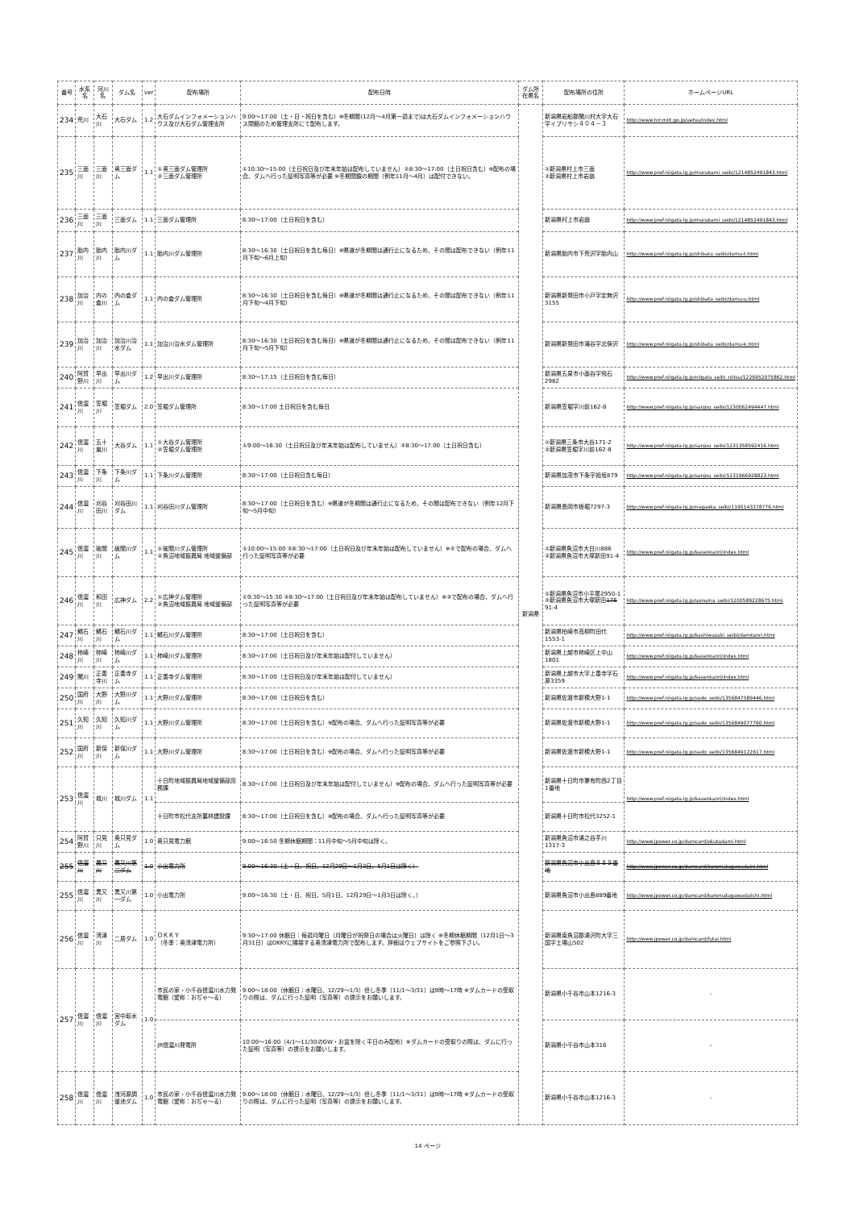| 番号 | 水系名 | 河川名 | ダム名 | ver | 配布場所 | 配布日時 | ダム所在県名 | 配布場所の住所 | ホームページURL |
| --- | --- | --- | --- | --- | --- | --- | --- | --- | --- |
| 234 | 荒川 | 大石川 | 大石ダム | 1.2 | 大石ダムインフォメーションハウス及び大石ダム管理支所 | 9:00～17:00（土・日・祝日を含む）※冬期間(12月～4月第一週まで)は大石ダムインフォメーションハウス閉館のため管理支所にて配布します。 | 新潟県 | 新潟県岩船郡関川村大字大石字イブリサシ４０４－３ | http://www.hrr.mlit.go.jp/uetsu/index.html |
| 235 | 三面川 | 三面川 | 奥三面ダム | 1.1 | ①奥三面ダム管理所 ②三面ダム管理所 | ①10:30～15:00（土日祝日及び年末年始は配布していません）②8:30～17:00（土日祝日含む）※配布の場合、ダムへ行った証明写真等が必要 ※冬期閉鎖の期間（例年11月～4月）は配付できない。 | | ①新潟県村上市三面 ②新潟県村上市岩崩 | http://www.pref.niigata.lg.jp/murakami_seibi/1214852491843.html |
| 236 | 三面川 | 三面川 | 三面ダム | 1.1 | 三面ダム管理所 | 8:30～17:00（土日祝日を含む） | | 新潟県村上市岩崩 | http://www.pref.niigata.lg.jp/murakami_seibi/1214852491843.html |
| 237 | 胎内川 | 胎内川 | 胎内川ダム | 1.1 | 胎内川ダム管理所 | 8:30～16:30（土日祝日を含む毎日）※県道が冬期間は通行止になるため、その間は配布できない（例年11月下旬～6月上旬） | | 新潟県胎内市下荒沢字胎内山 | http://www.pref.niigata.lg.jp/shibata_seibi/damu-t.html |
| 238 | 加治川 | 内の倉川 | 内の倉ダム | 1.1 | 内の倉ダム管理所 | 8:30～16:30（土日祝日を含む毎日）※県道が冬期間は通行止になるため、その間は配布できない（例年11月下旬～4月下旬） | | 新潟県新発田市小戸字定無沢3155 | http://www.pref.niigata.lg.jp/shibata_seibi/damu-u.html |
| 239 | 加治川 | 加治川 | 加治川治水ダム | 1.1 | 加治川治水ダム管理所 | 8:30～16:30（土日祝日を含む毎日）※県道が冬期間は通行止になるため、その間は配布できない（例年11月下旬～5月下旬） | | 新潟県新発田市滝谷字北俣沢 | http://www.pref.niigata.lg.jp/shibata_seibi/damu-k.html |
| 240 | 阿賀野川 | 早出川 | 早出川ダム | 1.2 | 早出川ダム管理所 | 8:30～17:15（土日祝日を含む毎日） | | 新潟県五泉市小面谷字飛石2982 | http://www.pref.niigata.lg.jp/niigata_seibi_niitsu/1226952075862.html |
| 241 | 信濃川 | 笠堀川 | 笠堀ダム | 2.0 | 笠堀ダム管理所 | 8:30～17:00 土日祝日を含む毎日 | | 新潟県笠堀字川前162-8 | http://www.pref.niigata.lg.jp/sanjou_seibi/1230062494447.html |
| 242 | 信濃川 | 五十嵐川 | 大谷ダム | 1.1 | ①大谷ダム管理所 ②笠堀ダム管理所 | ①9:00～16:30（土日祝日及び年末年始は配布していません）②8:30～17:00（土日祝日含む） | | ①新潟県三条市大谷171-2 ②新潟県笠堀字川前162-8 | http://www.pref.niigata.lg.jp/sanjou_seibi/1231358592416.html |
| 243 | 信濃川 | 下条川 | 下条川ダム | 1.1 | 下条川ダム管理所 | 8:30～17:00（土日祝日含む毎日） | | 新潟県加茂市下条字祖坂879 | http://www.pref.niigata.lg.jp/sanjou_seibi/1231966928823.html |
| 244 | 信濃川 | 刈谷田川 | 刈谷田川ダム | 1.1 | 刈谷田川ダム管理所 | 8:30～17:00（土日祝日を含む）※県道が冬期間は通行止になるため、その間は配布できない（例年12月下旬～5月中旬） | | 新潟県長岡市栃堀7297-3 | http://www.pref.niigata.lg.jp/nagaoka_seibi/1195143378776.html |
| 245 | 信濃川 | 破間川 | 破間川ダム | 1.1 | ①破間川ダム管理所 ②魚沼地域振興局 地域整備部 | ①10:00～15:00 ②8:30～17:00（土日祝日及び年末年始は配布していません）※②で配布の場合、ダムへ行った証明写真等が必要 | | ①新潟県魚沼市大白川886 ②新潟県魚沼市大塚新田91-4 | http://www.pref.niigata.lg.jp/kasenkanri/index.html |
| 246 | 信濃川 | 和田川 | 広神ダム | 2.2 | ①広神ダム管理所 ②魚沼地域振興局 地域整備部 | ①9:30～15:30 ②8:30～17:00（土日祝日及び年末年始は配布していません）※②で配布の場合、ダムへ行った証明写真等が必要 | | ①新潟県魚沼市小平尾2950-1 ②新潟県魚沼市大塚新田 176 91-4 | http://www.pref.niigata.lg.jp/uonuma_seibi/1200589228675.html |
| 247 | 鯖石川 | 鯖石川 | 鯖石川ダム | 1.1 | 鯖石川ダム管理所 | 8:30～17:00（土日祝日を含む） | | 新潟県柏崎市高柳町田代1553-1 | http://www.pref.niigata.lg.jp/kashiwazaki_seibi/damkanri.html |
| 248 | 柿崎川 | 柿崎川 | 柿崎川ダム | 1.1 | 柿崎川ダム管理所 | 8:30～17:00（土日祝日及び年末年始は配付していません） | | 新潟県上越市柿崎区上中山1801 | http://www.pref.niigata.lg.jp/kasenkanri/index.html |
| 249 | 関川 | 正善寺川 | 正善寺ダム | 1.1 | 正善寺ダム管理所 | 8:30～17:00（土日祝日及び年末年始は配付していません） | | 新潟県上越市大字上善寺字石原3359 | http://www.pref.niigata.lg.jp/kasenkanri/index.html |
| 250 | 国府川 | 大野川 | 大野川ダム | 1.1 | 大野川ダム管理所 | 8:30～17:00（土日祝日を含む） | | 新潟県佐渡市新穂大野1-1 | http://www.pref.niigata.lg.jp/sado_seibi/1356847589446.html |
| 251 | 久知川 | 久知川 | 久知川ダム | 1.1 | 大野川ダム管理所 | 8:30～17:00（土日祝日を含む）※配布の場合、ダムへ行った証明写真等が必要 | | 新潟県佐渡市新穂大野1-1 | http://www.pref.niigata.lg.jp/sado_seibi/1356849077760.html |
| 252 | 国府川 | 新保川 | 新保川ダム | 1.1 | 大野川ダム管理所 | 8:30～17:00（土日祝日を含む）※配布の場合、ダムへ行った証明写真等が必要 | | 新潟県佐渡市新穂大野1-1 | http://www.pref.niigata.lg.jp/sado_seibi/1356849122617.html |
| 253 | 信濃川 | 城川 | 城川ダム | 1.1 | 十日町地域振興局地域整備部庶務課 | 8:30～17:00（土日祝日及び年末年始は配付していません）※配布の場合、ダムへ行った証明写真等が必要 | | 新潟県十日町市妻有町西2丁目1番地 | http://www.pref.niigata.lg.jp/kasenkanri/index.html |
| | | | | | 十日町市松代支所農林建設課 | 8:30～17:00（土日祝日を含む）※配布の場合、ダムへ行った証明写真等が必要 | | 新潟県十日町市松代3252-1 | |
| 254 | 阿賀野川 | 只見川 | 奥只見ダム | 1.0 | 奥只見電力館 | 9:00～16:50 冬期休館期間：11月中旬～5月中旬は除く。 | | 新潟県魚沼市湯之谷芋川1317-3 | http://www.jpower.co.jp/damcard/okutadami.html |
| 255 | 信濃川 | 黒又川 | 黒又川第二ダム | 1.0 | 小出電力所 | 9:00～16:30（土・日、祝日、12月29日～1月3日、5月1日は除く） | | 新潟県魚沼市小出島８８９番地 | http://www.jpower.co.jp/damcard/kuromatagawadaini.html |
| 255 | 信濃川 | 黒又川 | 黒又川第一ダム | 1.0 | 小出電力所 | 9:00～16:30（土・日、祝日、5月1日、12月29日～1月3日は除く。） | | 新潟県魚沼市小出島889番地 | http://www.jpower.co.jp/damcard/kuromatagawadaiichi.html |
| 256 | 信濃川 | 清津川 | 二居ダム | 1.0 | ＯＫＫＹ （冬季：奥清津電力所） | 9:30～17:00 休館日：毎週月曜日（月曜日が祝祭日の場合は火曜日）は除く ※冬期休館期間（12月1日～3月31日）はOKKYに隣接する奥清津電力所で配布します。詳細はウェブサイトをご参照下さい。 | | 新潟県南魚沼郡湯沢町大字三国字土場山502 | http://www.jpower.co.jp/damcard/futai.html |
| 257 | 信濃川 | 信濃川 | 宮中取水ダム | 1.0 | 市民の家・小千谷信濃川水力発電館（愛称：おぢゃ～る） | 9:00～18:00（休館日：水曜日、12/29～1/3）但し冬季（11/1～3/31）は9時～17時 ※ダムカードの受取りの際は、ダムに行った証明（写真等）の提示をお願いします。 | | 新潟県小千谷市山本1216-3 | - |
| | | | | | JR信濃川発電所 | 10:00～16:00（4/1～11/30のGW・お盆を除く平日のみ配布）※ダムカードの受取りの際は、ダムに行った証明（写真等）の提示をお願いします。 | | 新潟県小千谷市山本316 | - |
| 258 | 信濃川 | 信濃川 | 浅河原調整池ダム | 1.0 | 市民の家・小千谷信濃川水力発電館（愛称：おぢゃ～る） | 9:00～18:00（休館日：水曜日、12/29～1/3）但し冬季（11/1～3/31）は9時～17時 ※ダムカードの受取りの際は、ダムに行った証明（写真等）の提示をお願いします。 | | 新潟県小千谷市山本1216-3 | - |
14 ページ